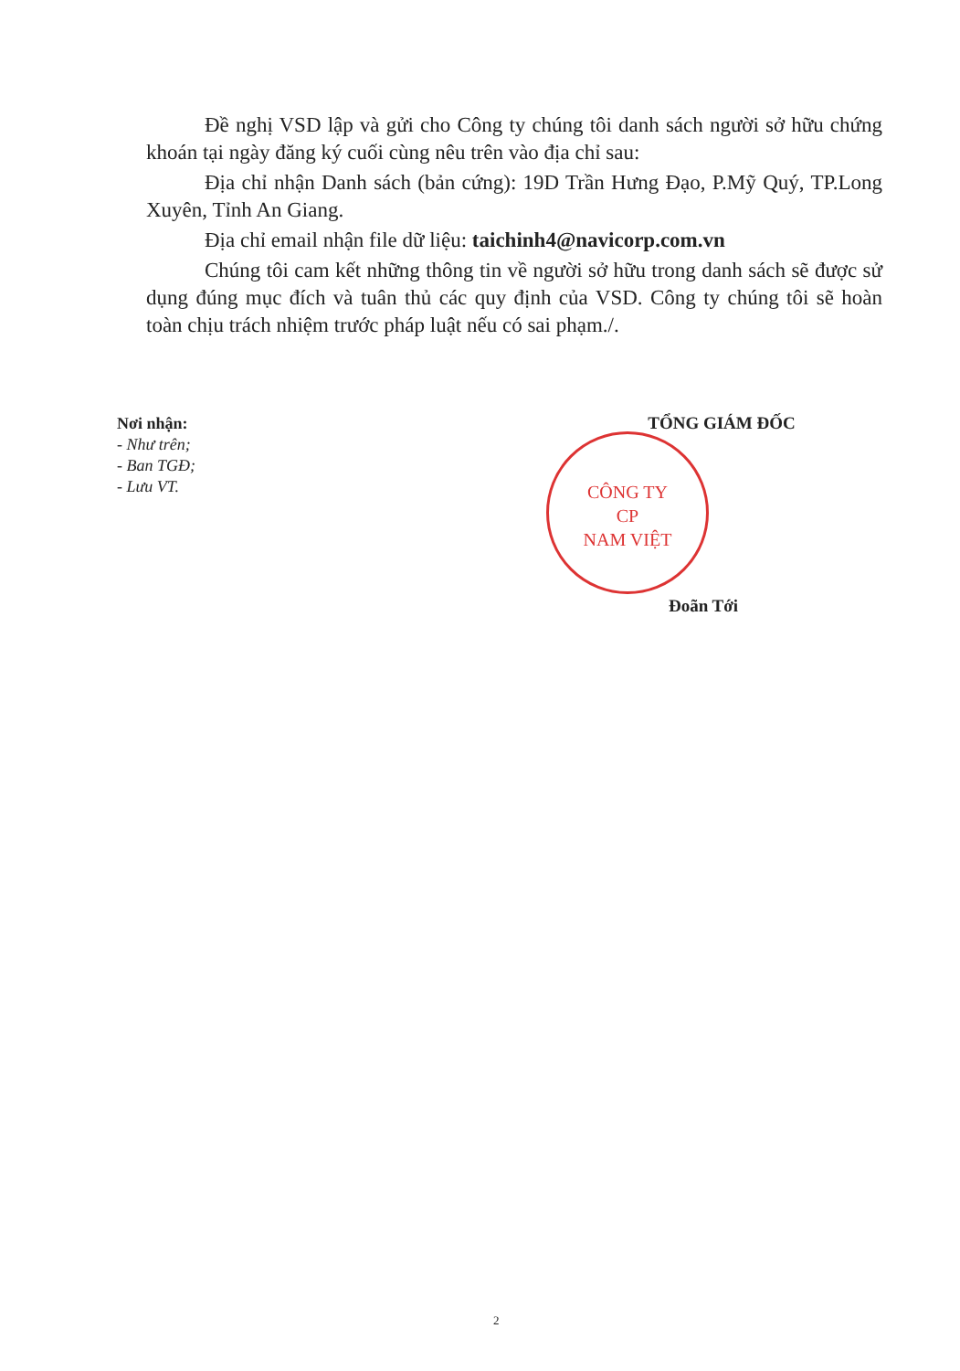Đề nghị VSD lập và gửi cho Công ty chúng tôi danh sách người sở hữu chứng khoán tại ngày đăng ký cuối cùng nêu trên vào địa chỉ sau:
Địa chỉ nhận Danh sách (bản cứng): 19D Trần Hưng Đạo, P.Mỹ Quý, TP.Long Xuyên, Tỉnh An Giang.
Địa chỉ email nhận file dữ liệu: taichinh4@navicorp.com.vn
Chúng tôi cam kết những thông tin về người sở hữu trong danh sách sẽ được sử dụng đúng mục đích và tuân thủ các quy định của VSD. Công ty chúng tôi sẽ hoàn toàn chịu trách nhiệm trước pháp luật nếu có sai phạm./.
Nơi nhận:
- Như trên;
- Ban TGĐ;
- Lưu VT.
TỔNG GIÁM ĐỐC
CÔNG TY
CP
NAM VIỆT
Đoãn Tới
2